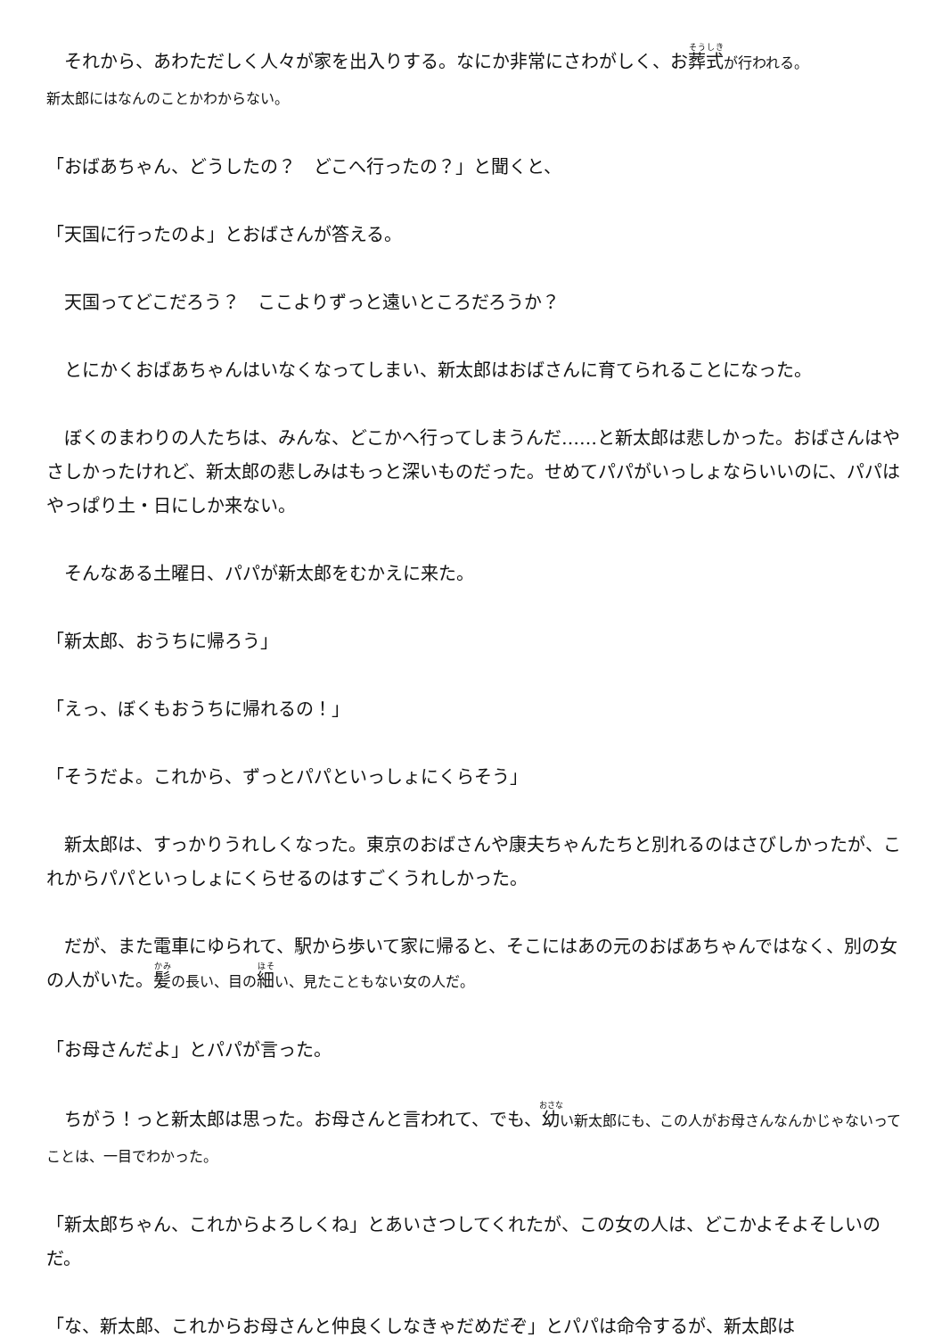それから、あわただしく人々が家を出入りする。なにか非常にさわがしく、お葬式が行われる。
新太郎にはなんのことかわからない。
「おばあちゃん、どうしたの？　どこへ行ったの？」と聞くと、
「天国に行ったのよ」とおばさんが答える。
　天国ってどこだろう？　ここよりずっと遠いところだろうか？
　とにかくおばあちゃんはいなくなってしまい、新太郎はおばさんに育てられることになった。
　ぼくのまわりの人たちは、みんな、どこかへ行ってしまうんだ……と新太郎は悲しかった。おばさんはやさしかったけれど、新太郎の悲しみはもっと深いものだった。せめてパパがいっしょならいいのに、パパはやっぱり土・日にしか来ない。
　そんなある土曜日、パパが新太郎をむかえに来た。
「新太郎、おうちに帰ろう」
「えっ、ぼくもおうちに帰れるの！」
「そうだよ。これから、ずっとパパといっしょにくらそう」
　新太郎は、すっかりうれしくなった。東京のおばさんや康夫ちゃんたちと別れるのはさびしかったが、これからパパといっしょにくらせるのはすごくうれしかった。
　だが、また電車にゆられて、駅から歩いて家に帰ると、そこにはあの元のおばあちゃんではなく、別の女の人がいた。髪の長い、目の 細い、見たこともない女の人だ。
「お母さんだよ」とパパが言った。
　ちがう！っと新太郎は思った。お母さんと言われて、でも、幼い新太郎にも、この人がお母さんなんかじゃないってことは、一目でわかった。
「新太郎ちゃん、これからよろしくね」とあいさつしてくれたが、この女の人は、どこかよそよそしいのだ。
「な、新太郎、これからお母さんと仲良くしなきゃだめだぞ」とパパは命令するが、新太郎は